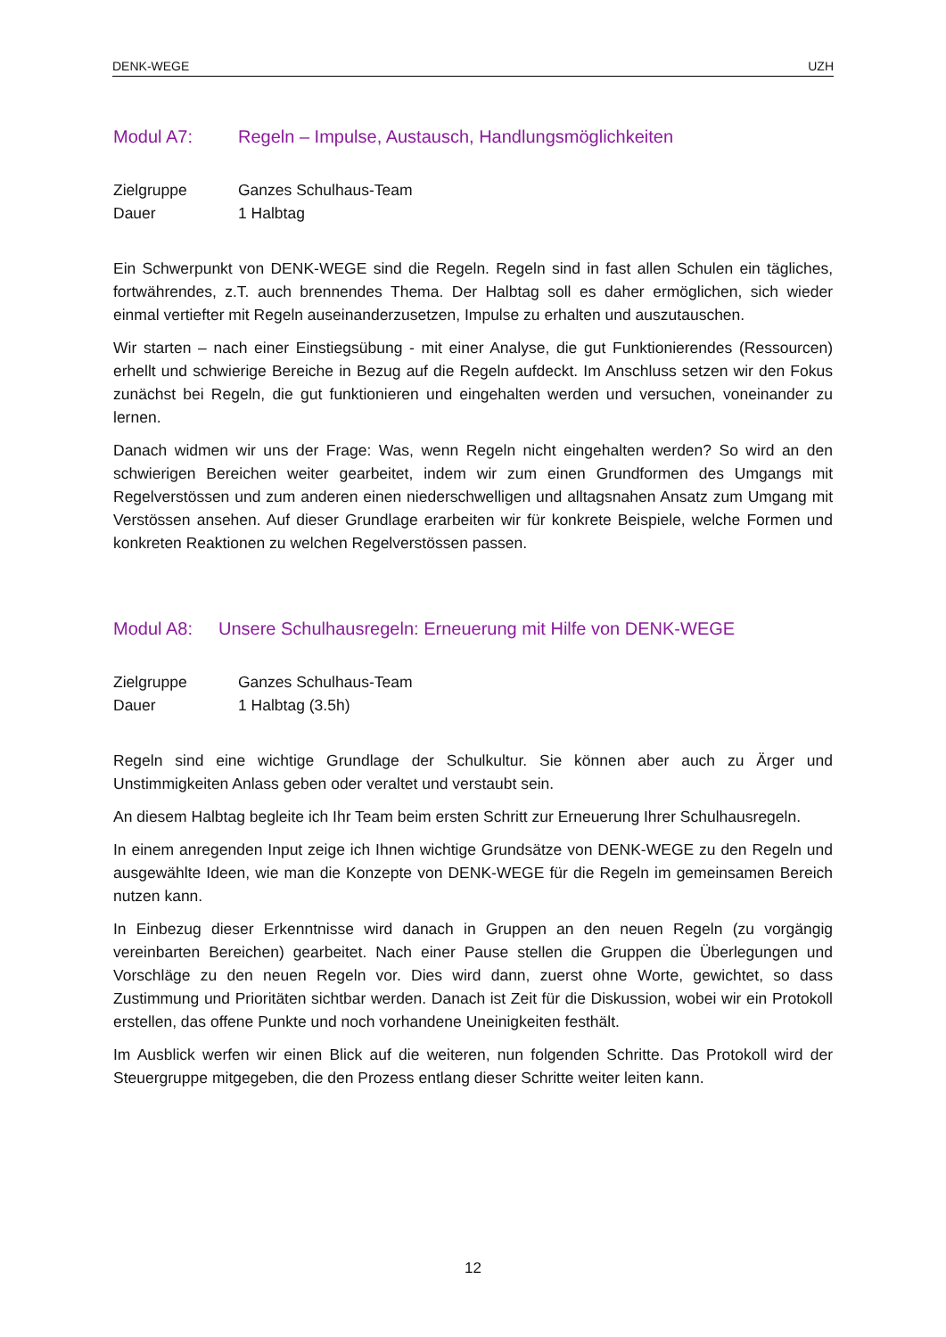DENK-WEGE UZH
Modul A7: Regeln – Impulse, Austausch, Handlungsmöglichkeiten
Zielgruppe Ganzes Schulhaus-Team
Dauer 1 Halbtag
Ein Schwerpunkt von DENK-WEGE sind die Regeln. Regeln sind in fast allen Schulen ein tägliches, fortwährendes, z.T. auch brennendes Thema. Der Halbtag soll es daher ermöglichen, sich wieder einmal vertiefter mit Regeln auseinanderzusetzen, Impulse zu erhalten und auszutauschen.
Wir starten – nach einer Einstiegsübung - mit einer Analyse, die gut Funktionierendes (Ressourcen) erhellt und schwierige Bereiche in Bezug auf die Regeln aufdeckt. Im Anschluss setzen wir den Fokus zunächst bei Regeln, die gut funktionieren und eingehalten werden und versuchen, voneinander zu lernen.
Danach widmen wir uns der Frage: Was, wenn Regeln nicht eingehalten werden? So wird an den schwierigen Bereichen weiter gearbeitet, indem wir zum einen Grundformen des Umgangs mit Regelverstössen und zum anderen einen niederschwelligen und alltagsnahen Ansatz zum Umgang mit Verstössen ansehen. Auf dieser Grundlage erarbeiten wir für konkrete Beispiele, welche Formen und konkreten Reaktionen zu welchen Regelverstössen passen.
Modul A8: Unsere Schulhausregeln: Erneuerung mit Hilfe von DENK-WEGE
Zielgruppe Ganzes Schulhaus-Team
Dauer 1 Halbtag (3.5h)
Regeln sind eine wichtige Grundlage der Schulkultur. Sie können aber auch zu Ärger und Unstimmigkeiten Anlass geben oder veraltet und verstaubt sein.
An diesem Halbtag begleite ich Ihr Team beim ersten Schritt zur Erneuerung Ihrer Schulhausregeln.
In einem anregenden Input zeige ich Ihnen wichtige Grundsätze von DENK-WEGE zu den Regeln und ausgewählte Ideen, wie man die Konzepte von DENK-WEGE für die Regeln im gemeinsamen Bereich nutzen kann.
In Einbezug dieser Erkenntnisse wird danach in Gruppen an den neuen Regeln (zu vorgängig vereinbarten Bereichen) gearbeitet. Nach einer Pause stellen die Gruppen die Überlegungen und Vorschläge zu den neuen Regeln vor. Dies wird dann, zuerst ohne Worte, gewichtet, so dass Zustimmung und Prioritäten sichtbar werden. Danach ist Zeit für die Diskussion, wobei wir ein Protokoll erstellen, das offene Punkte und noch vorhandene Uneinigkeiten festhält.
Im Ausblick werfen wir einen Blick auf die weiteren, nun folgenden Schritte. Das Protokoll wird der Steuergruppe mitgegeben, die den Prozess entlang dieser Schritte weiter leiten kann.
12